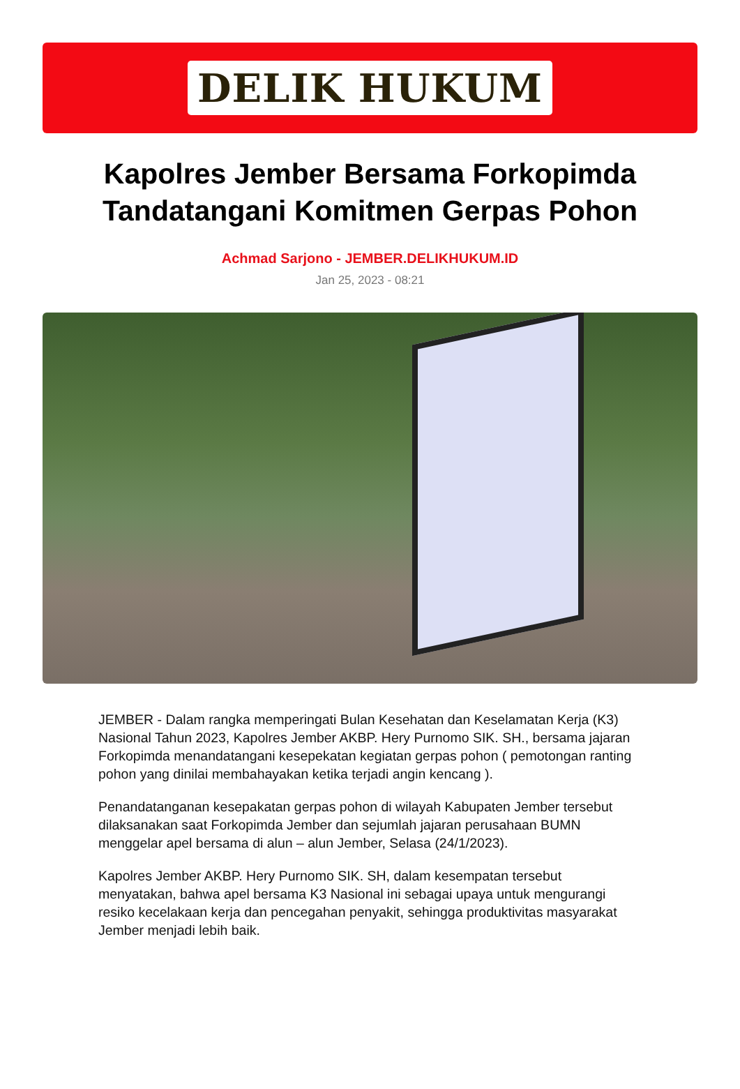DELIK HUKUM
Kapolres Jember Bersama Forkopimda Tandatangani Komitmen Gerpas Pohon
Achmad Sarjono - JEMBER.DELIKHUKUM.ID
Jan 25, 2023 - 08:21
JEMBER - Dalam rangka memperingati Bulan Kesehatan dan Keselamatan Kerja (K3) Nasional Tahun 2023, Kapolres Jember AKBP. Hery Purnomo SIK. SH., bersama jajaran Forkopimda menandatangani kesepekatan kegiatan gerpas pohon ( pemotongan ranting pohon yang dinilai membahayakan ketika terjadi angin kencang ).
Penandatanganan kesepakatan gerpas pohon di wilayah Kabupaten Jember tersebut dilaksanakan saat Forkopimda Jember dan sejumlah jajaran perusahaan BUMN menggelar apel bersama di alun – alun Jember, Selasa (24/1/2023).
Kapolres Jember AKBP. Hery Purnomo SIK. SH, dalam kesempatan tersebut menyatakan, bahwa apel bersama K3 Nasional ini sebagai upaya untuk mengurangi resiko kecelakaan kerja dan pencegahan penyakit, sehingga produktivitas masyarakat Jember menjadi lebih baik.